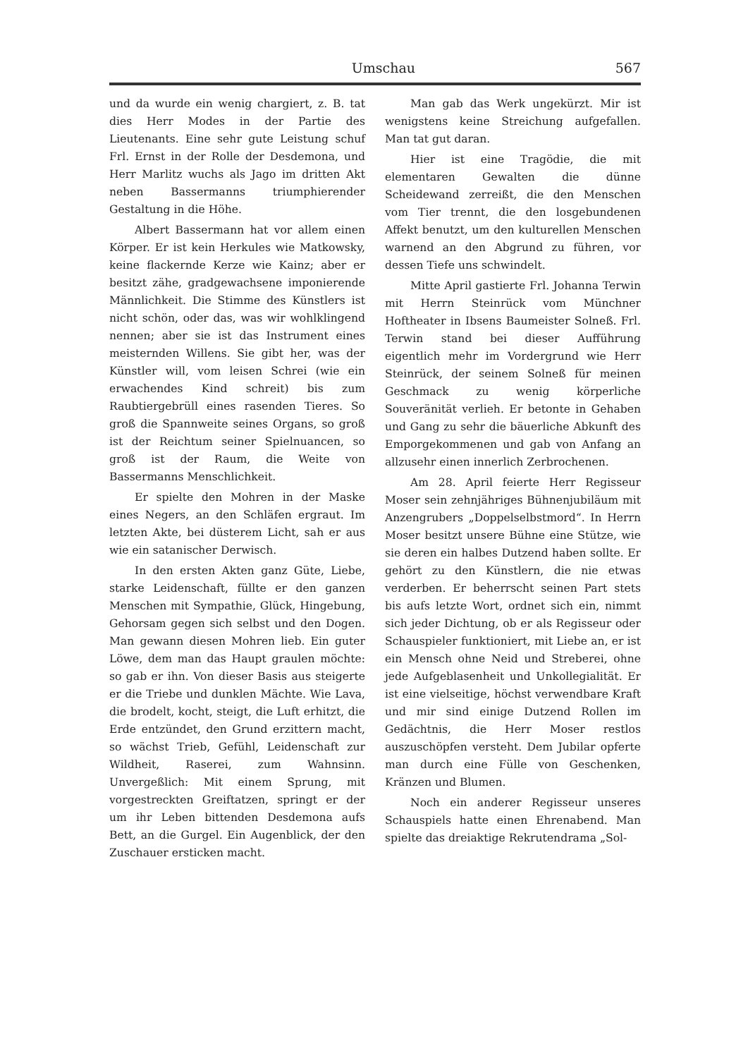Umschau 567
und da wurde ein wenig chargiert, z. B. tat dies Herr Modes in der Partie des Lieutenants. Eine sehr gute Leistung schuf Frl. Ernst in der Rolle der Desdemona, und Herr Marlitz wuchs als Jago im dritten Akt neben Bassermanns triumphierender Gestaltung in die Höhe.
Albert Bassermann hat vor allem einen Körper. Er ist kein Herkules wie Matkowsky, keine flackernde Kerze wie Kainz; aber er besitzt zähe, gradgewachsene imponierende Männlichkeit. Die Stimme des Künstlers ist nicht schön, oder das, was wir wohlklingend nennen; aber sie ist das Instrument eines meisternden Willens. Sie gibt her, was der Künstler will, vom leisen Schrei (wie ein erwachendes Kind schreit) bis zum Raubtiergebrüll eines rasenden Tieres. So groß die Spannweite seines Organs, so groß ist der Reichtum seiner Spielnuancen, so groß ist der Raum, die Weite von Bassermanns Menschlichkeit.
Er spielte den Mohren in der Maske eines Negers, an den Schläfen ergraut. Im letzten Akte, bei düsterem Licht, sah er aus wie ein satanischer Derwisch.
In den ersten Akten ganz Güte, Liebe, starke Leidenschaft, füllte er den ganzen Menschen mit Sympathie, Glück, Hingebung, Gehorsam gegen sich selbst und den Dogen. Man gewann diesen Mohren lieb. Ein guter Löwe, dem man das Haupt graulen möchte: so gab er ihn. Von dieser Basis aus steigerte er die Triebe und dunklen Mächte. Wie Lava, die brodelt, kocht, steigt, die Luft erhitzt, die Erde entzündet, den Grund erzittern macht, so wächst Trieb, Gefühl, Leidenschaft zur Wildheit, Raserei, zum Wahnsinn. Unvergeßlich: Mit einem Sprung, mit vorgestreckten Greiftatzen, springt er der um ihr Leben bittenden Desdemona aufs Bett, an die Gurgel. Ein Augenblick, der den Zuschauer ersticken macht.
Man gab das Werk ungekürzt. Mir ist wenigstens keine Streichung aufgefallen. Man tat gut daran.
Hier ist eine Tragödie, die mit elementaren Gewalten die dünne Scheidewand zerreißt, die den Menschen vom Tier trennt, die den losgebundenen Affekt benutzt, um den kulturellen Menschen warnend an den Abgrund zu führen, vor dessen Tiefe uns schwindelt.
Mitte April gastierte Frl. Johanna Terwin mit Herrn Steinrück vom Münchner Hoftheater in Ibsens Baumeister Solneß. Frl. Terwin stand bei dieser Aufführung eigentlich mehr im Vordergrund wie Herr Steinrück, der seinem Solneß für meinen Geschmack zu wenig körperliche Souveränität verlieh. Er betonte in Gehaben und Gang zu sehr die bäuerliche Abkunft des Emporgekommenen und gab von Anfang an allzusehr einen innerlich Zerbrochenen.
Am 28. April feierte Herr Regisseur Moser sein zehnjähriges Bühnenjubiläum mit Anzengrubers „Doppelselbstmord“. In Herrn Moser besitzt unsere Bühne eine Stütze, wie sie deren ein halbes Dutzend haben sollte. Er gehört zu den Künstlern, die nie etwas verderben. Er beherrscht seinen Part stets bis aufs letzte Wort, ordnet sich ein, nimmt sich jeder Dichtung, ob er als Regisseur oder Schauspieler funktioniert, mit Liebe an, er ist ein Mensch ohne Neid und Streberei, ohne jede Aufgeblasenheit und Unkollegialität. Er ist eine vielseitige, höchst verwendbare Kraft und mir sind einige Dutzend Rollen im Gedächtnis, die Herr Moser restlos auszuschöpfen versteht. Dem Jubilar opferte man durch eine Fülle von Geschenken, Kränzen und Blumen.
Noch ein anderer Regisseur unseres Schauspiels hatte einen Ehrenabend. Man spielte das dreiaktige Rekrutendrama „Sol-